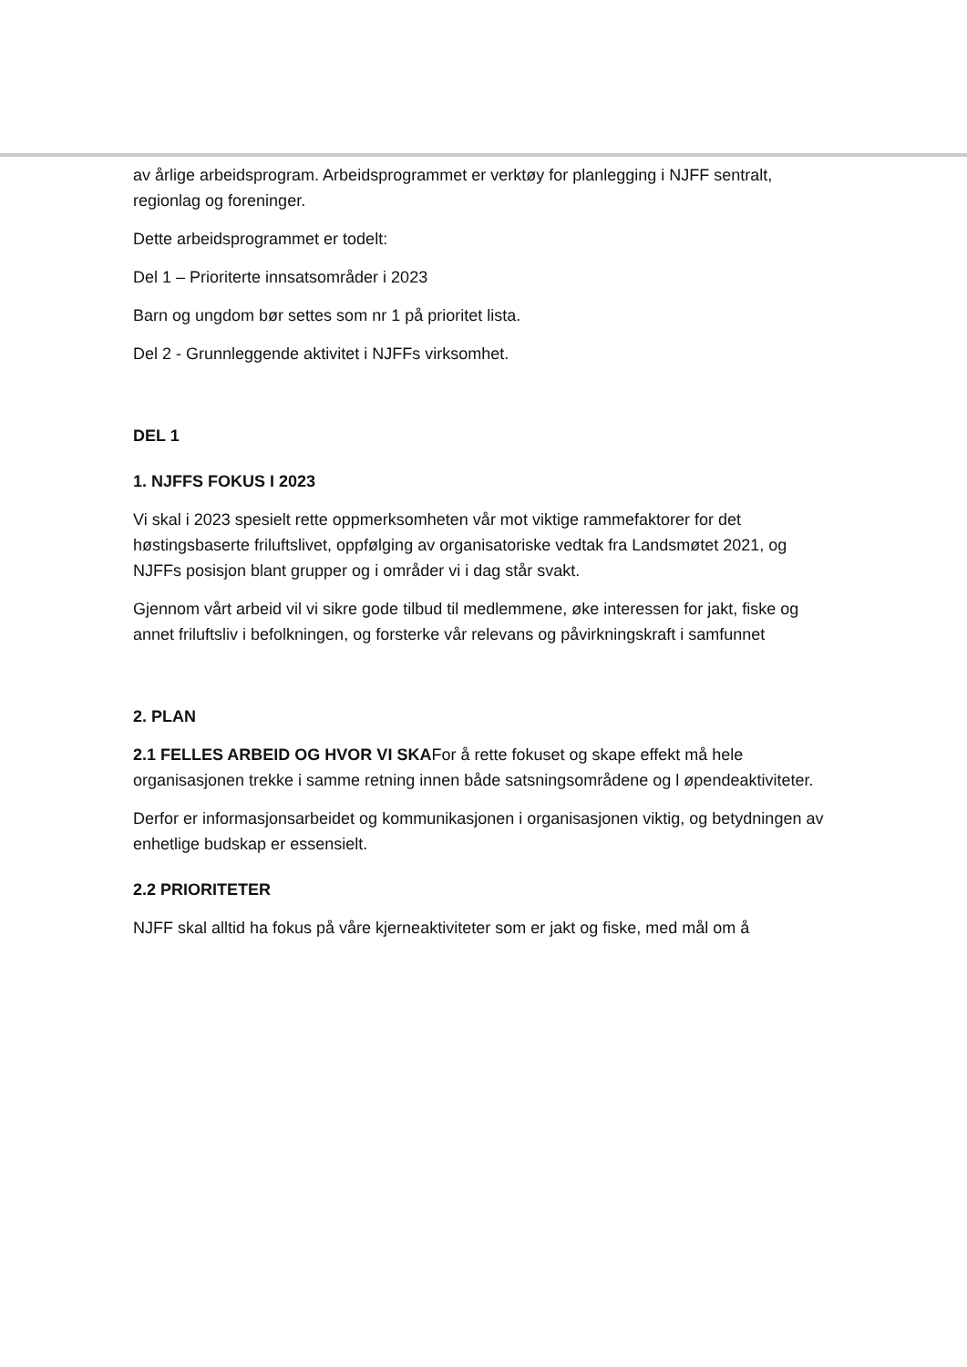av årlige arbeidsprogram. Arbeidsprogrammet er verktøy for planlegging i NJFF sentralt, regionlag og foreninger.
Dette arbeidsprogrammet er todelt:
Del 1 – Prioriterte innsatsområder i 2023
Barn og ungdom bør settes som nr 1 på prioritet lista.
Del 2 - Grunnleggende aktivitet i NJFFs virksomhet.
DEL 1
1. NJFFS FOKUS I 2023
Vi skal i 2023 spesielt rette oppmerksomheten vår mot viktige rammefaktorer for det høstingsbaserte friluftslivet, oppfølging av organisatoriske vedtak fra Landsmøtet 2021, og NJFFs posisjon blant grupper og i områder vi i dag står svakt.
Gjennom vårt arbeid vil vi sikre gode tilbud til medlemmene, øke interessen for jakt, fiske og annet friluftsliv i befolkningen, og forsterke vår relevans og påvirkningskraft i samfunnet
2. PLAN
2.1 FELLES ARBEID OG HVOR VI SKAFor å rette fokuset og skape effekt må hele organisasjonen trekke i samme retning innen både satsningsområdene og l øpendeaktiviteter.
Derfor er informasjonsarbeidet og kommunikasjonen i organisasjonen viktig, og betydningen av enhetlige budskap er essensielt.
2.2 PRIORITETER
NJFF skal alltid ha fokus på våre kjerneaktiviteter som er jakt og fiske, med mål om å